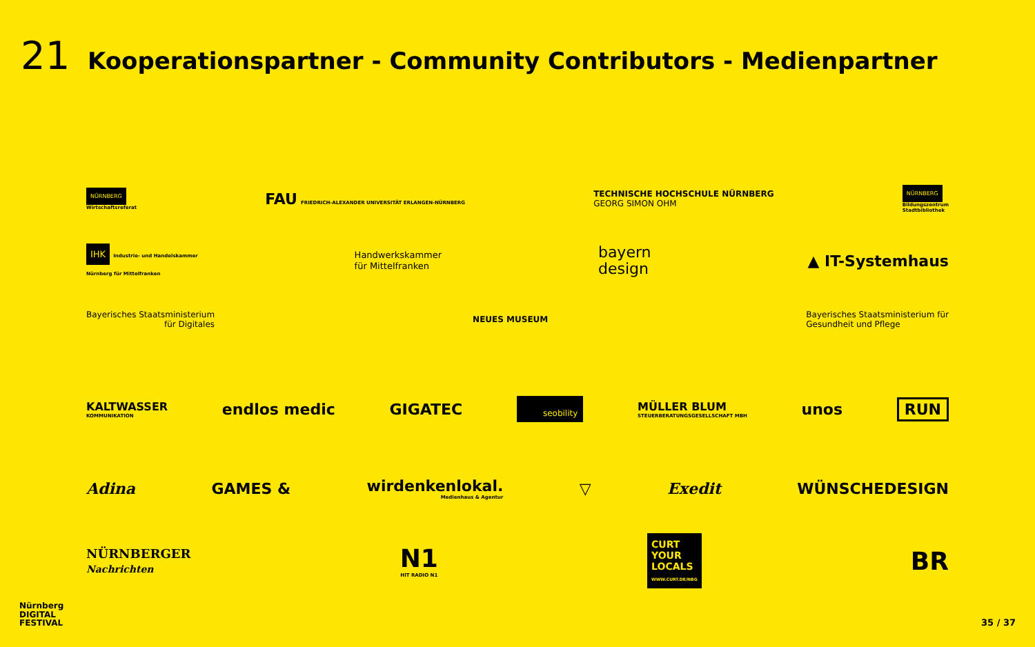21
Kooperationspartner - Community Contributors - Medienpartner
NÜRNBERG
Wirtschaftsreferat
FAU FRIEDRICH-ALEXANDER UNIVERSITÄT ERLANGEN-NÜRNBERG
TECHNISCHE HOCHSCHULE NÜRNBERG
GEORG SIMON OHM
NÜRNBERG
Bildungszentrum
Stadtbibliothek
IHK Industrie- und Handelskammer
Nürnberg für Mittelfranken
Handwerkskammer
für Mittelfranken
bayern
design
▲ IT-Systemhaus
Bayerisches Staatsministerium
für Digitales
NEUES MUSEUM
Bayerisches Staatsministerium für
Gesundheit und Pflege
KALTWASSER
KOMMUNIKATION
endlos medic GIGATEC
seobility
MÜLLER BLUM
STEUERBERATUNGSGESELLSCHAFT MBH
unos RUN
Adina GAMES &
wirdenkenlokal.
Medienhaus & Agentur
▽ Exedit WÜNSCHEDESIGN
NÜRNBERGER
Nachrichten
N1
HIT RADIO N1
CURT
YOUR
LOCALS
WWW.CURT.DE/NBG
BR
Nürnberg
DIGITAL
FESTIVAL
35 / 37